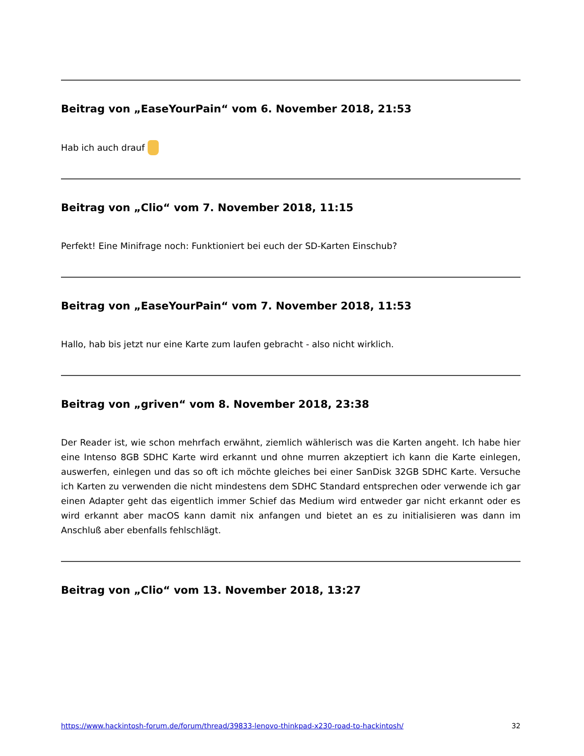Beitrag von „EaseYourPain“ vom 6. November 2018, 21:53
Hab ich auch drauf
Beitrag von „Clio“ vom 7. November 2018, 11:15
Perfekt! Eine Minifrage noch: Funktioniert bei euch der SD-Karten Einschub?
Beitrag von „EaseYourPain“ vom 7. November 2018, 11:53
Hallo, hab bis jetzt nur eine Karte zum laufen gebracht - also nicht wirklich.
Beitrag von „griven“ vom 8. November 2018, 23:38
Der Reader ist, wie schon mehrfach erwähnt, ziemlich wählerisch was die Karten angeht. Ich habe hier eine Intenso 8GB SDHC Karte wird erkannt und ohne murren akzeptiert ich kann die Karte einlegen, auswerfen, einlegen und das so oft ich möchte gleiches bei einer SanDisk 32GB SDHC Karte. Versuche ich Karten zu verwenden die nicht mindestens dem SDHC Standard entsprechen oder verwende ich gar einen Adapter geht das eigentlich immer Schief das Medium wird entweder gar nicht erkannt oder es wird erkannt aber macOS kann damit nix anfangen und bietet an es zu initialisieren was dann im Anschluß aber ebenfalls fehlschlägt.
Beitrag von „Clio“ vom 13. November 2018, 13:27
https://www.hackintosh-forum.de/forum/thread/39833-lenovo-thinkpad-x230-road-to-hackintosh/ 32